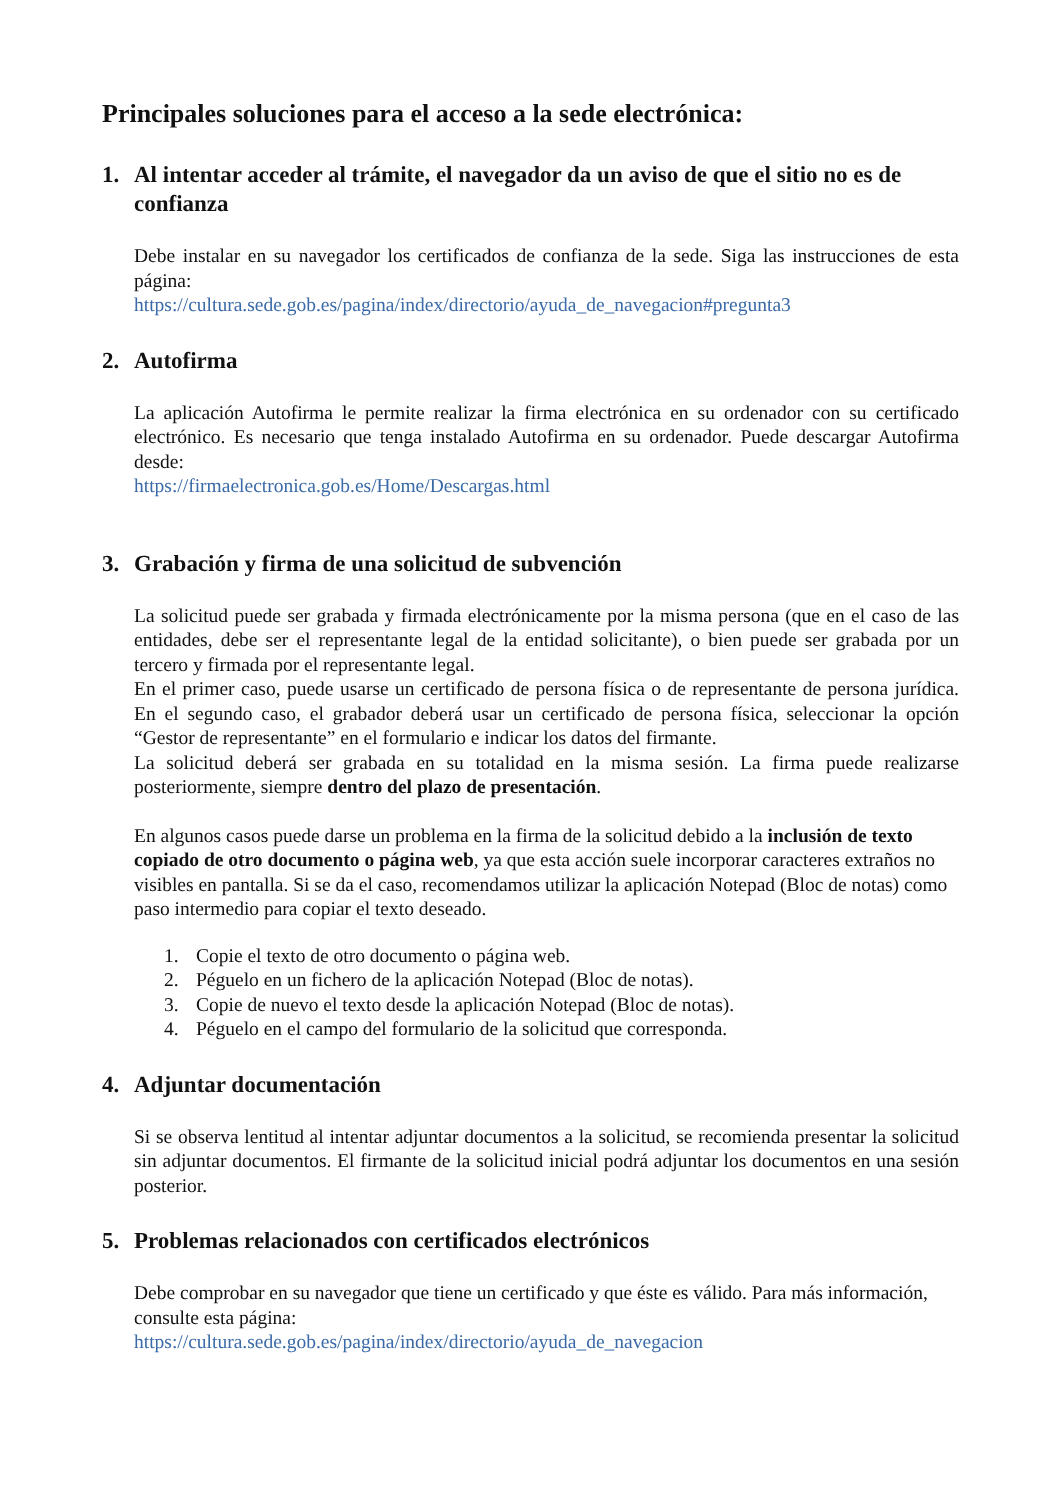Principales soluciones para el acceso a la sede electrónica:
1. Al intentar acceder al trámite, el navegador da un aviso de que el sitio no es de confianza
Debe instalar en su navegador los certificados de confianza de la sede. Siga las instrucciones de esta página:
https://cultura.sede.gob.es/pagina/index/directorio/ayuda_de_navegacion#pregunta3
2. Autofirma
La aplicación Autofirma le permite realizar la firma electrónica en su ordenador con su certificado electrónico. Es necesario que tenga instalado Autofirma en su ordenador. Puede descargar Autofirma desde:
https://firmaelectronica.gob.es/Home/Descargas.html
3. Grabación y firma de una solicitud de subvención
La solicitud puede ser grabada y firmada electrónicamente por la misma persona (que en el caso de las entidades, debe ser el representante legal de la entidad solicitante), o bien puede ser grabada por un tercero y firmada por el representante legal.
En el primer caso, puede usarse un certificado de persona física o de representante de persona jurídica. En el segundo caso, el grabador deberá usar un certificado de persona física, seleccionar la opción “Gestor de representante” en el formulario e indicar los datos del firmante.
La solicitud deberá ser grabada en su totalidad en la misma sesión. La firma puede realizarse posteriormente, siempre dentro del plazo de presentación.
En algunos casos puede darse un problema en la firma de la solicitud debido a la inclusión de texto copiado de otro documento o página web, ya que esta acción suele incorporar caracteres extraños no visibles en pantalla. Si se da el caso, recomendamos utilizar la aplicación Notepad (Bloc de notas) como paso intermedio para copiar el texto deseado.
1. Copie el texto de otro documento o página web.
2. Péguelo en un fichero de la aplicación Notepad (Bloc de notas).
3. Copie de nuevo el texto desde la aplicación Notepad (Bloc de notas).
4. Péguelo en el campo del formulario de la solicitud que corresponda.
4. Adjuntar documentación
Si se observa lentitud al intentar adjuntar documentos a la solicitud, se recomienda presentar la solicitud sin adjuntar documentos. El firmante de la solicitud inicial podrá adjuntar los documentos en una sesión posterior.
5. Problemas relacionados con certificados electrónicos
Debe comprobar en su navegador que tiene un certificado y que éste es válido. Para más información, consulte esta página:
https://cultura.sede.gob.es/pagina/index/directorio/ayuda_de_navegacion